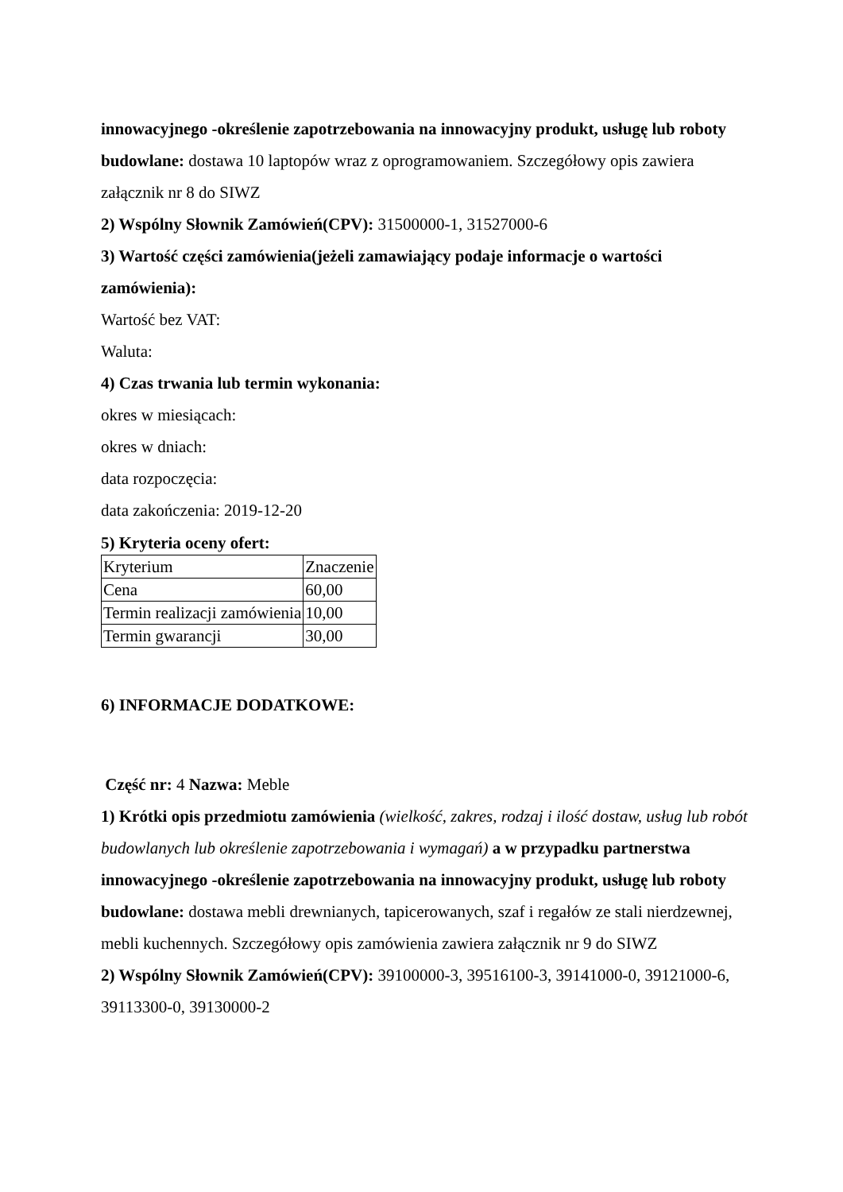innowacyjnego -określenie zapotrzebowania na innowacyjny produkt, usługę lub roboty budowlane: dostawa 10 laptopów wraz z oprogramowaniem. Szczegółowy opis zawiera załącznik nr 8 do SIWZ
2) Wspólny Słownik Zamówień(CPV): 31500000-1, 31527000-6
3) Wartość części zamówienia(jeżeli zamawiający podaje informacje o wartości zamówienia):
Wartość bez VAT:
Waluta:
4) Czas trwania lub termin wykonania:
okres w miesiącach:
okres w dniach:
data rozpoczęcia:
data zakończenia: 2019-12-20
5) Kryteria oceny ofert:
| Kryterium | Znaczenie |
| Cena | 60,00 |
| Termin realizacji zamówienia | 10,00 |
| Termin gwarancji | 30,00 |
6) INFORMACJE DODATKOWE:
Część nr: 4 Nazwa: Meble
1) Krótki opis przedmiotu zamówienia (wielkość, zakres, rodzaj i ilość dostaw, usług lub robót budowlanych lub określenie zapotrzebowania i wymagań) a w przypadku partnerstwa innowacyjnego -określenie zapotrzebowania na innowacyjny produkt, usługę lub roboty budowlane: dostawa mebli drewnianych, tapicerowanych, szaf i regałów ze stali nierdzewnej, mebli kuchennych. Szczegółowy opis zamówienia zawiera załącznik nr 9 do SIWZ
2) Wspólny Słownik Zamówień(CPV): 39100000-3, 39516100-3, 39141000-0, 39121000-6, 39113300-0, 39130000-2